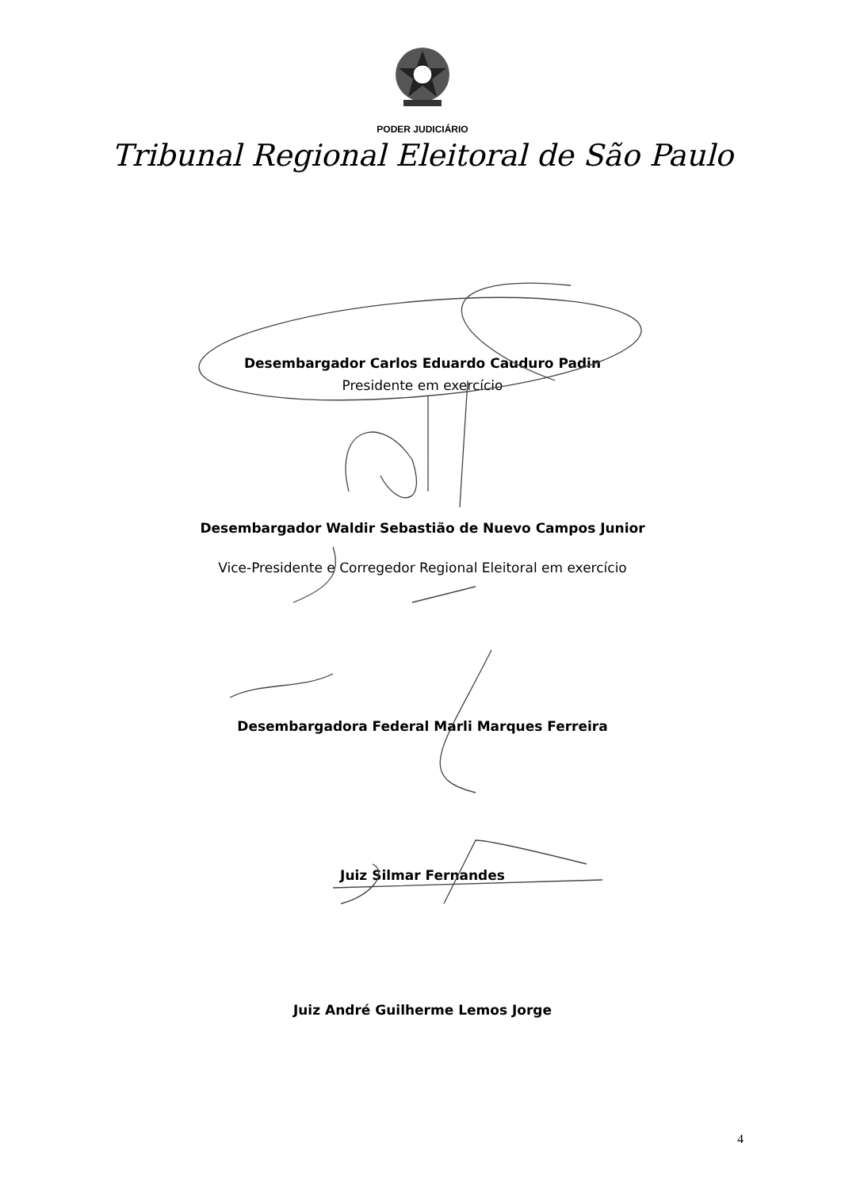PODER JUDICIÁRIO
Tribunal Regional Eleitoral de São Paulo
Desembargador Carlos Eduardo Cauduro Padin
Presidente em exercício
Desembargador Waldir Sebastião de Nuevo Campos Junior
Vice-Presidente e Corregedor Regional Eleitoral em exercício
Desembargadora Federal Marli Marques Ferreira
Juiz Silmar Fernandes
Juiz André Guilherme Lemos Jorge
4